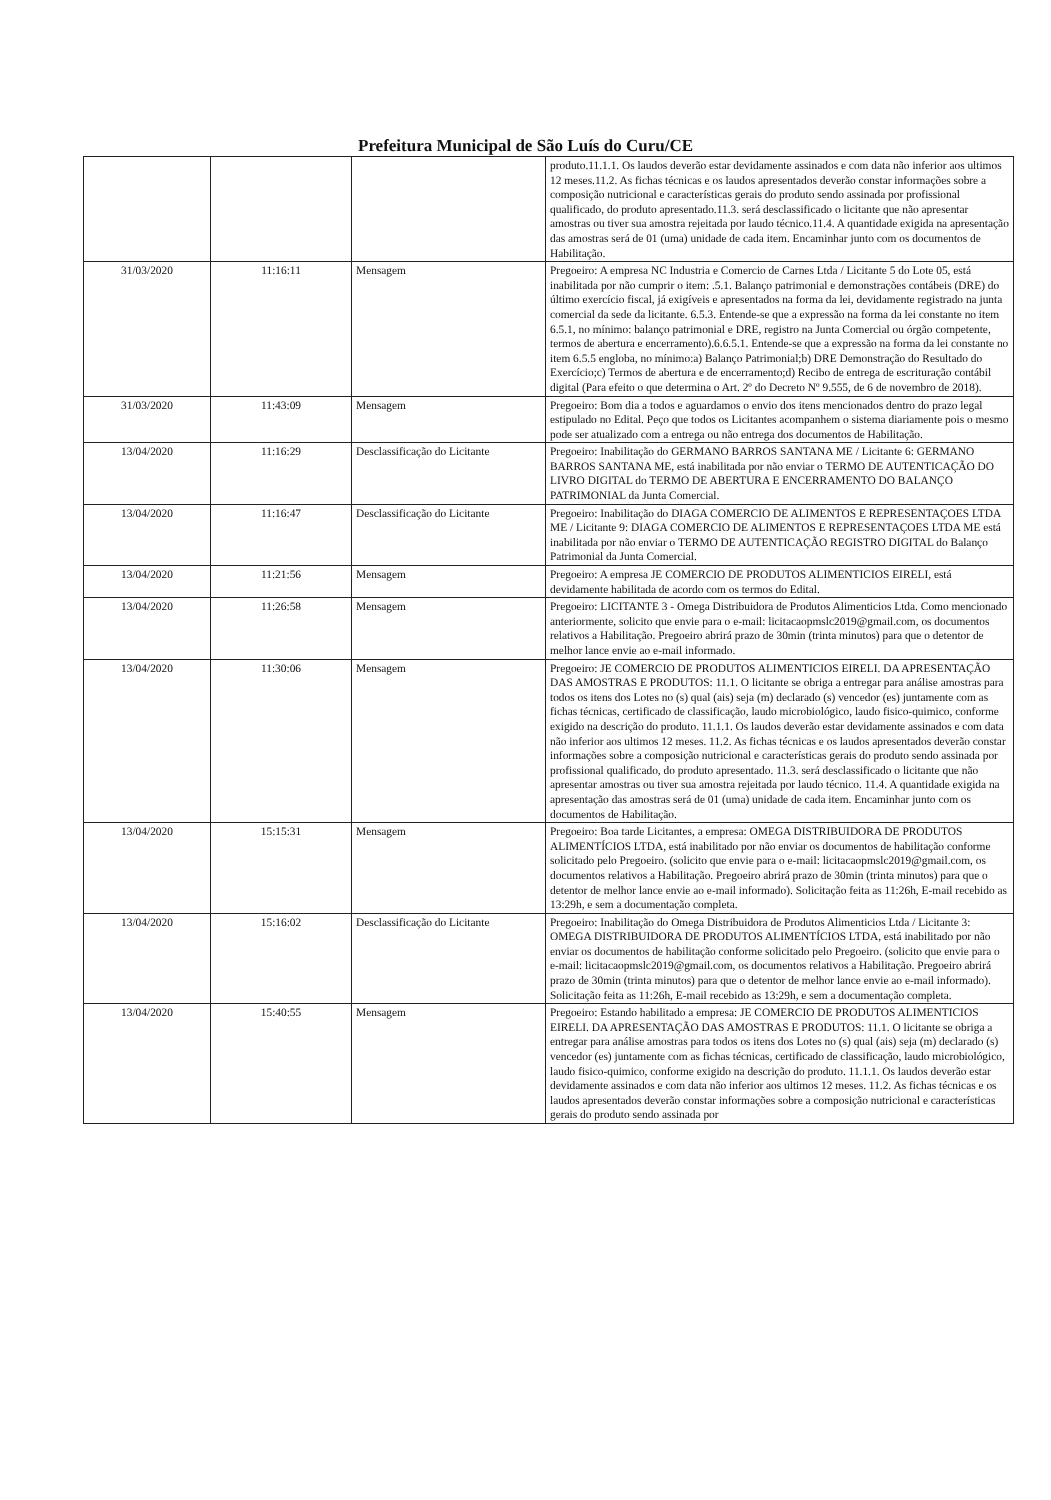Prefeitura Municipal de São Luís do Curu/CE
| | | | produto.11.1.1. Os laudos deverão estar devidamente assinados e com data não inferior aos ultimos 12 meses.11.2. As fichas técnicas e os laudos apresentados deverão constar informações sobre a composição nutricional e características gerais do produto sendo assinada por profissional qualificado, do produto apresentado.11.3. será desclassificado o licitante que não apresentar amostras ou tiver sua amostra rejeitada por laudo técnico.11.4. A quantidade exigida na apresentação das amostras será de 01 (uma) unidade de cada item. Encaminhar junto com os documentos de Habilitação. |
| 31/03/2020 | 11:16:11 | Mensagem | Pregoeiro: A empresa NC Industria e Comercio de Carnes Ltda / Licitante 5 do Lote 05, está inabilitada por não cumprir o item: .5.1. Balanço patrimonial e demonstrações contábeis (DRE) do último exercício fiscal, já exigíveis e apresentados na forma da lei, devidamente registrado na junta comercial da sede da licitante. 6.5.3. Entende-se que a expressão na forma da lei constante no item 6.5.1, no mínimo: balanço patrimonial e DRE, registro na Junta Comercial ou órgão competente, termos de abertura e encerramento).6.6.5.1. Entende-se que a expressão na forma da lei constante no item 6.5.5 engloba, no mínimo:a) Balanço Patrimonial;b) DRE Demonstração do Resultado do Exercício;c) Termos de abertura e de encerramento;d) Recibo de entrega de escrituração contábil digital (Para efeito o que determina o Art. 2º do Decreto Nº 9.555, de 6 de novembro de 2018). |
| 31/03/2020 | 11:43:09 | Mensagem | Pregoeiro: Bom dia a todos e aguardamos o envio dos itens mencionados dentro do prazo legal estipulado no Edital. Peço que todos os Licitantes acompanhem o sistema diariamente pois o mesmo pode ser atualizado com a entrega ou não entrega dos documentos de Habilitação. |
| 13/04/2020 | 11:16:29 | Desclassificação do Licitante | Pregoeiro: Inabilitação do GERMANO BARROS SANTANA ME / Licitante 6: GERMANO BARROS SANTANA ME, está inabilitada por não enviar o TERMO DE AUTENTICAÇÃO DO LIVRO DIGITAL do TERMO DE ABERTURA E ENCERRAMENTO DO BALANÇO PATRIMONIAL da Junta Comercial. |
| 13/04/2020 | 11:16:47 | Desclassificação do Licitante | Pregoeiro: Inabilitação do DIAGA COMERCIO DE ALIMENTOS E REPRESENTAÇOES LTDA ME / Licitante 9: DIAGA COMERCIO DE ALIMENTOS E REPRESENTAÇOES LTDA ME está inabilitada por não enviar o TERMO DE AUTENTICAÇÃO REGISTRO DIGITAL do Balanço Patrimonial da Junta Comercial. |
| 13/04/2020 | 11:21:56 | Mensagem | Pregoeiro: A empresa JE COMERCIO DE PRODUTOS ALIMENTICIOS EIRELI, está devidamente habilitada de acordo com os termos do Edital. |
| 13/04/2020 | 11:26:58 | Mensagem | Pregoeiro: LICITANTE 3 - Omega Distribuidora de Produtos Alimenticios Ltda. Como mencionado anteriormente, solicito que envie para o e-mail: licitacaopmslc2019@gmail.com, os documentos relativos a Habilitação. Pregoeiro abrirá prazo de 30min (trinta minutos) para que o detentor de melhor lance envie ao e-mail informado. |
| 13/04/2020 | 11:30:06 | Mensagem | Pregoeiro: JE COMERCIO DE PRODUTOS ALIMENTICIOS EIRELI. DA APRESENTAÇÃO DAS AMOSTRAS E PRODUTOS: 11.1. O licitante se obriga a entregar para análise amostras para todos os itens dos Lotes no (s) qual (ais) seja (m) declarado (s) vencedor (es) juntamente com as fichas técnicas, certificado de classificação, laudo microbiológico, laudo fisico-quimico, conforme exigido na descrição do produto. 11.1.1. Os laudos deverão estar devidamente assinados e com data não inferior aos ultimos 12 meses. 11.2. As fichas técnicas e os laudos apresentados deverão constar informações sobre a composição nutricional e características gerais do produto sendo assinada por profissional qualificado, do produto apresentado. 11.3. será desclassificado o licitante que não apresentar amostras ou tiver sua amostra rejeitada por laudo técnico. 11.4. A quantidade exigida na apresentação das amostras será de 01 (uma) unidade de cada item. Encaminhar junto com os documentos de Habilitação. |
| 13/04/2020 | 15:15:31 | Mensagem | Pregoeiro: Boa tarde Licitantes, a empresa: OMEGA DISTRIBUIDORA DE PRODUTOS ALIMENTÍCIOS LTDA, está inabilitado por não enviar os documentos de habilitação conforme solicitado pelo Pregoeiro. (solicito que envie para o e-mail: licitacaopmslc2019@gmail.com, os documentos relativos a Habilitação. Pregoeiro abrirá prazo de 30min (trinta minutos) para que o detentor de melhor lance envie ao e-mail informado). Solicitação feita as 11:26h, E-mail recebido as 13:29h, e sem a documentação completa. |
| 13/04/2020 | 15:16:02 | Desclassificação do Licitante | Pregoeiro: Inabilitação do Omega Distribuidora de Produtos Alimenticios Ltda / Licitante 3: OMEGA DISTRIBUIDORA DE PRODUTOS ALIMENTÍCIOS LTDA, está inabilitado por não enviar os documentos de habilitação conforme solicitado pelo Pregoeiro. (solicito que envie para o e-mail: licitacaopmslc2019@gmail.com, os documentos relativos a Habilitação. Pregoeiro abrirá prazo de 30min (trinta minutos) para que o detentor de melhor lance envie ao e-mail informado). Solicitação feita as 11:26h, E-mail recebido as 13:29h, e sem a documentação completa. |
| 13/04/2020 | 15:40:55 | Mensagem | Pregoeiro: Estando habilitado a empresa: JE COMERCIO DE PRODUTOS ALIMENTICIOS EIRELI. DA APRESENTAÇÃO DAS AMOSTRAS E PRODUTOS: 11.1. O licitante se obriga a entregar para análise amostras para todos os itens dos Lotes no (s) qual (ais) seja (m) declarado (s) vencedor (es) juntamente com as fichas técnicas, certificado de classificação, laudo microbiológico, laudo fisico-quimico, conforme exigido na descrição do produto. 11.1.1. Os laudos deverão estar devidamente assinados e com data não inferior aos ultimos 12 meses. 11.2. As fichas técnicas e os laudos apresentados deverão constar informações sobre a composição nutricional e características gerais do produto sendo assinada por |